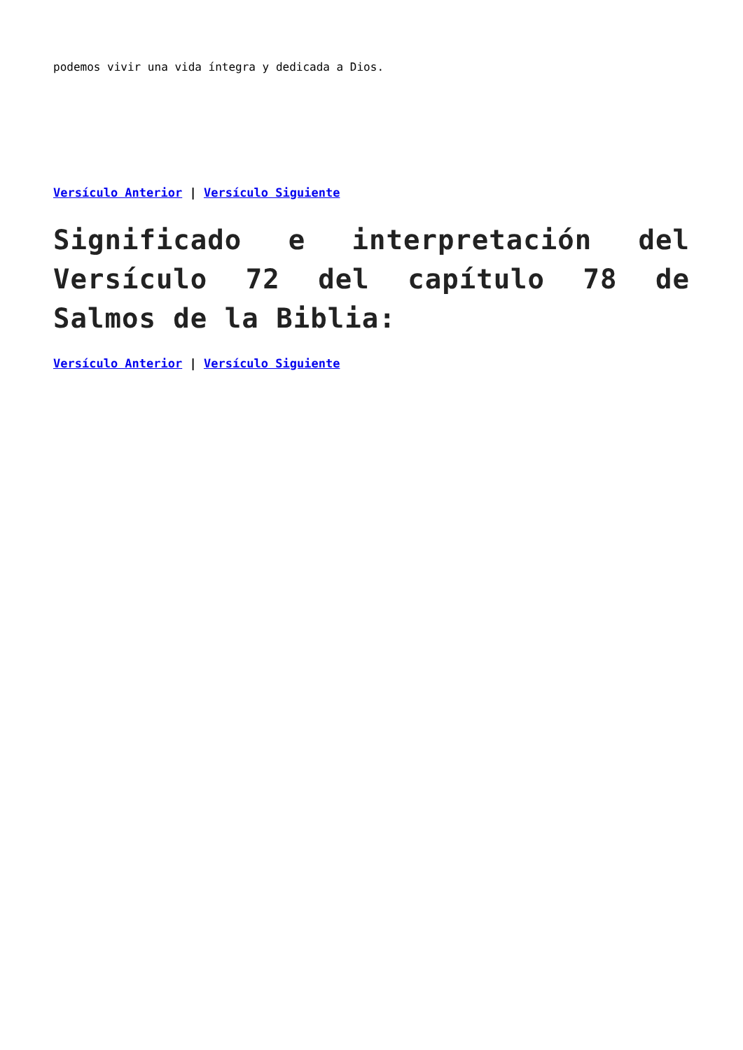podemos vivir una vida íntegra y dedicada a Dios.
Versículo Anterior | Versículo Siguiente
Significado e interpretación del Versículo 72 del capítulo 78 de Salmos de la Biblia:
Versículo Anterior | Versículo Siguiente